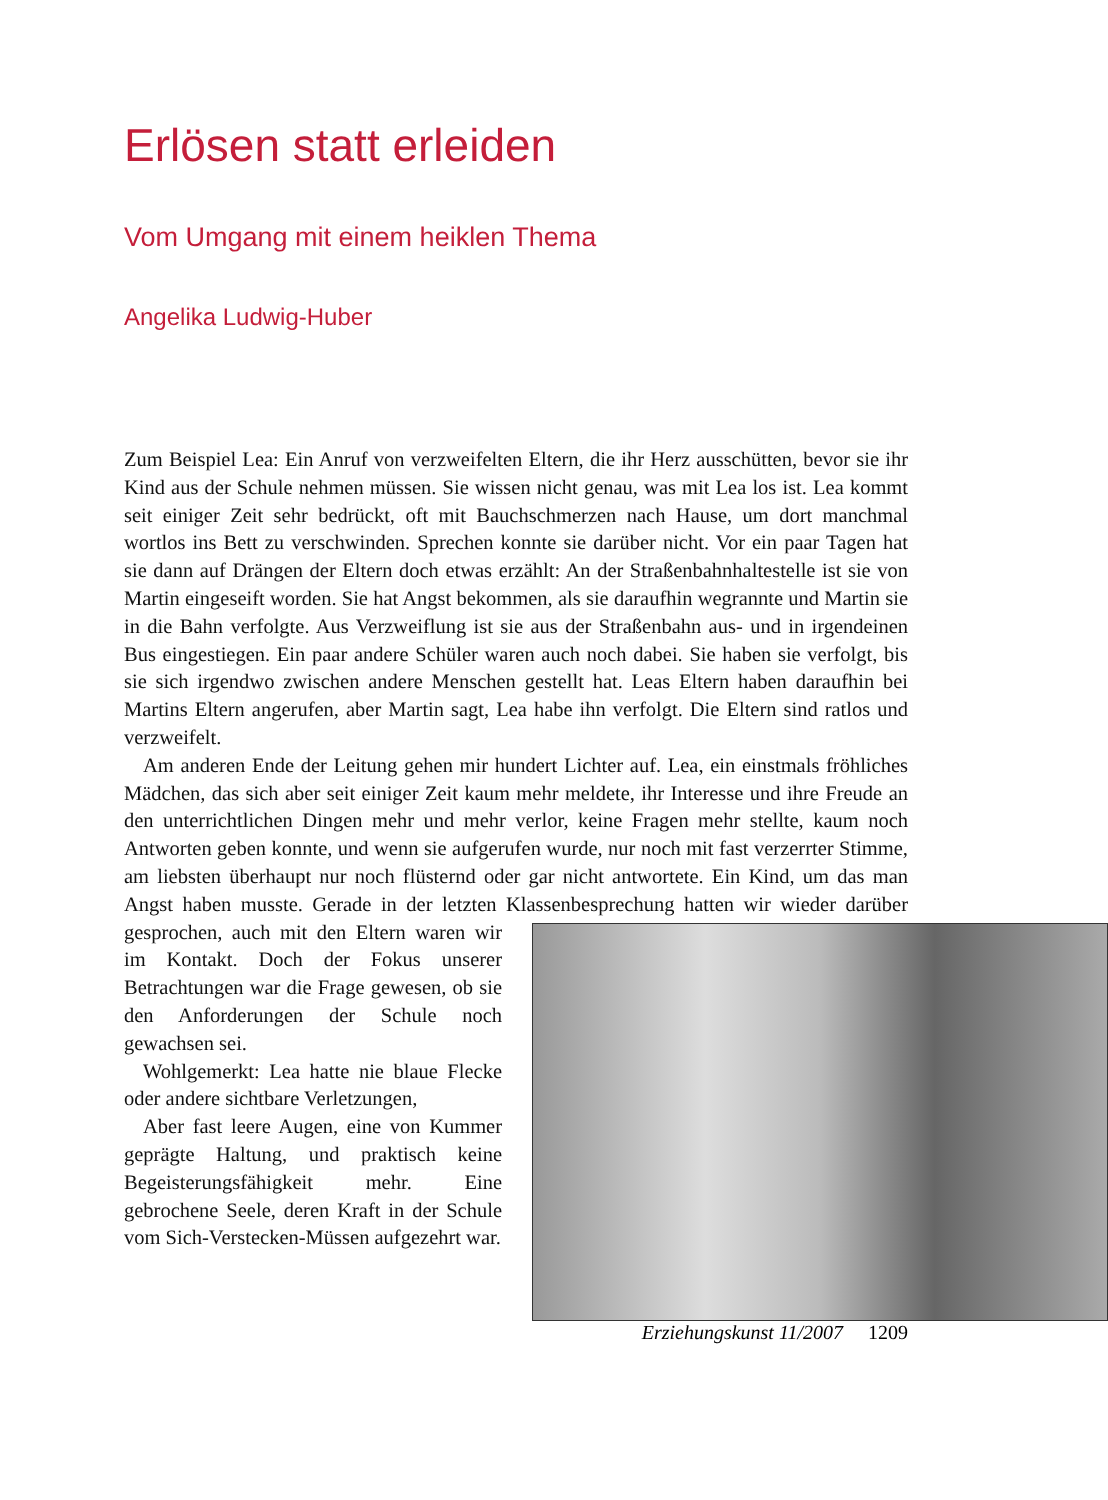Erlösen statt erleiden
Vom Umgang mit einem heiklen Thema
Angelika Ludwig-Huber
Zum Beispiel Lea: Ein Anruf von verzweifelten Eltern, die ihr Herz ausschütten, bevor sie ihr Kind aus der Schule nehmen müssen. Sie wissen nicht genau, was mit Lea los ist. Lea kommt seit einiger Zeit sehr bedrückt, oft mit Bauchschmerzen nach Hause, um dort manchmal wortlos ins Bett zu verschwinden. Sprechen konnte sie darüber nicht. Vor ein paar Tagen hat sie dann auf Drängen der Eltern doch etwas erzählt: An der Straßenbahnhaltestelle ist sie von Martin eingeseift worden. Sie hat Angst bekommen, als sie daraufhin wegrannte und Martin sie in die Bahn verfolgte. Aus Verzweiflung ist sie aus der Straßenbahn aus- und in irgendeinen Bus eingestiegen. Ein paar andere Schüler waren auch noch dabei. Sie haben sie verfolgt, bis sie sich irgendwo zwischen andere Menschen gestellt hat. Leas Eltern haben daraufhin bei Martins Eltern angerufen, aber Martin sagt, Lea habe ihn verfolgt. Die Eltern sind ratlos und verzweifelt.
Am anderen Ende der Leitung gehen mir hundert Lichter auf. Lea, ein einstmals fröhliches Mädchen, das sich aber seit einiger Zeit kaum mehr meldete, ihr Interesse und ihre Freude an den unterrichtlichen Dingen mehr und mehr verlor, keine Fragen mehr stellte, kaum noch Antworten geben konnte, und wenn sie aufgerufen wurde, nur noch mit fast verzerrter Stimme, am liebsten überhaupt nur noch flüsternd oder gar nicht antwortete. Ein Kind, um das man Angst haben musste. Gerade in der letzten Klassenbesprechung hatten wir wieder darüber gesprochen, auch mit den Eltern waren wir im Kontakt. Doch der Fokus unserer Betrachtungen war die Frage gewesen, ob sie den Anforderungen der Schule noch gewachsen sei.
Wohlgemerkt: Lea hatte nie blaue Flecke oder andere sichtbare Verletzungen,
Aber fast leere Augen, eine von Kummer geprägte Haltung, und praktisch keine Begeisterungsfähigkeit mehr. Eine gebrochene Seele, deren Kraft in der Schule vom Sich-Verstecken-Müssen aufgezehrt war.
Erziehungskunst 11/2007 1209